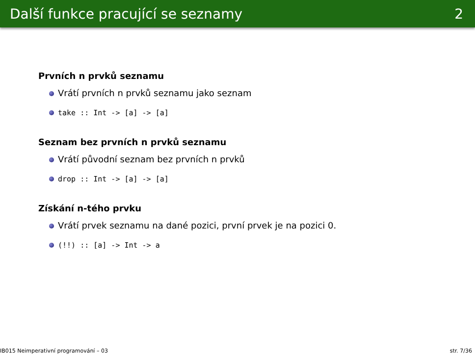Další funkce pracující se seznamy 2
Prvních n prvků seznamu
Vrátí prvních n prvků seznamu jako seznam
take :: Int -> [a] -> [a]
Seznam bez prvních n prvků seznamu
Vrátí původní seznam bez prvních n prvků
drop :: Int -> [a] -> [a]
Získání n-tého prvku
Vrátí prvek seznamu na dané pozici, první prvek je na pozici 0.
(!!) :: [a] -> Int -> a
IB015 Neimperativní programování – 03 str. 7/36